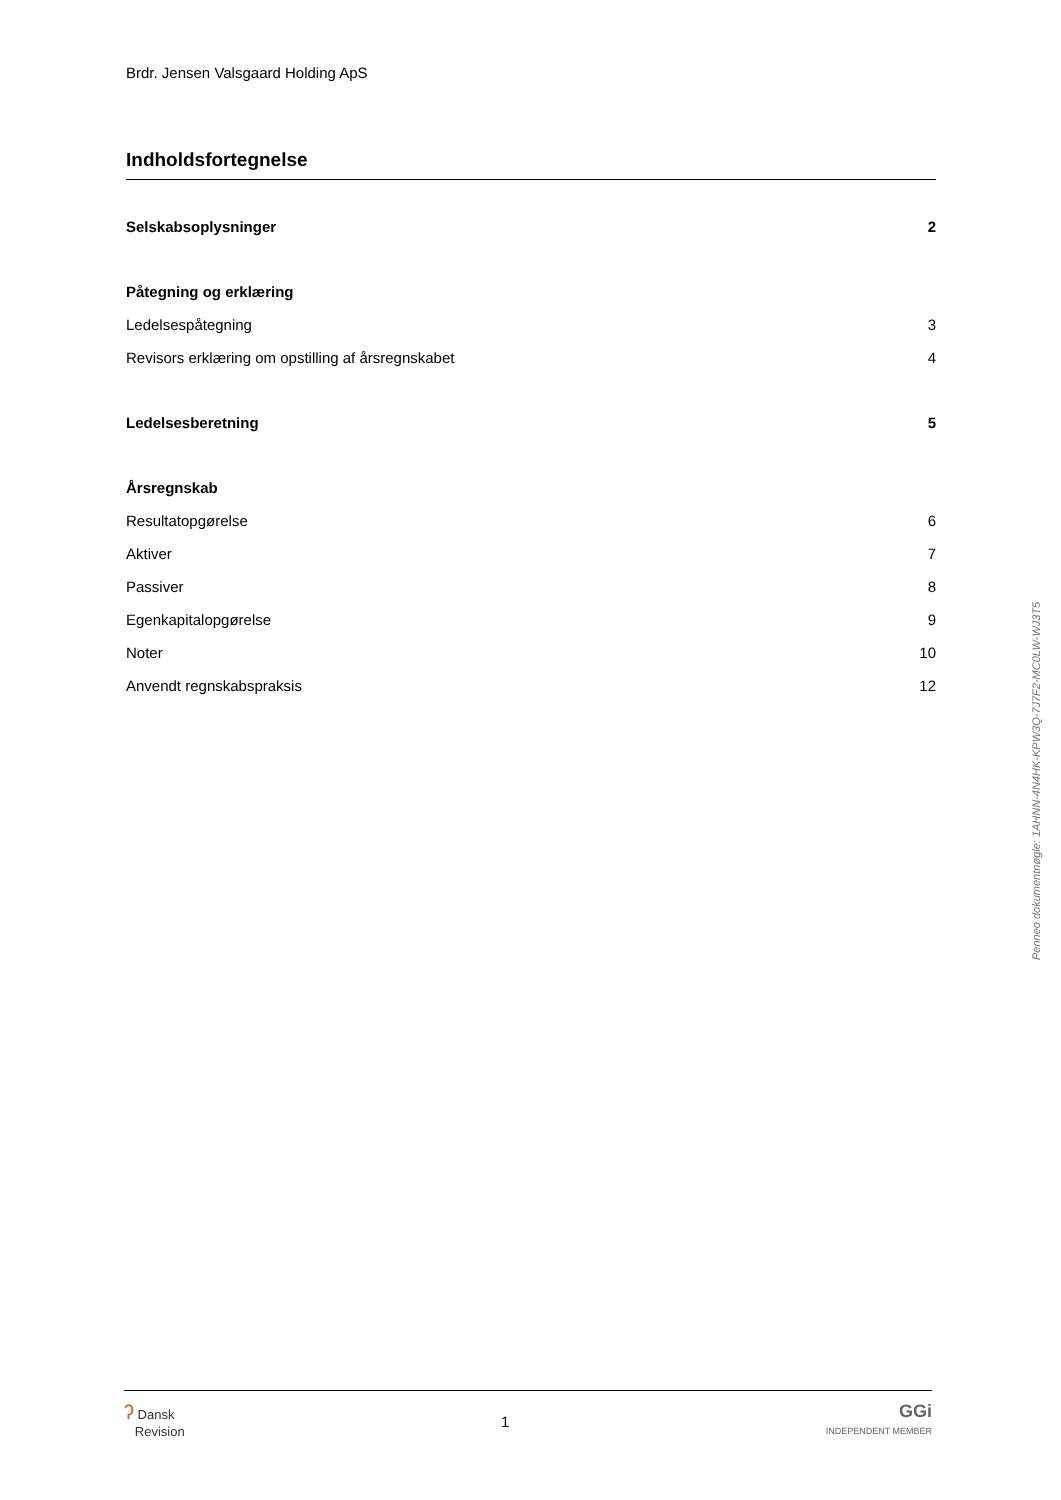Brdr. Jensen Valsgaard Holding ApS
Indholdsfortegnelse
Selskabsoplysninger 2
Påtegning og erklæring
Ledelsespåtegning 3
Revisors erklæring om opstilling af årsregnskabet 4
Ledelsesberetning 5
Årsregnskab
Resultatopgørelse 6
Aktiver 7
Passiver 8
Egenkapitalopgørelse 9
Noter 10
Anvendt regnskabspraksis 12
Penneo dokumentnøgle: 1AHNN-4N4HK-KPW3Q-7J7F2-MC0LW-WJ3T5
ʔ Dansk
Revision
1
GGi
INDEPENDENT MEMBER